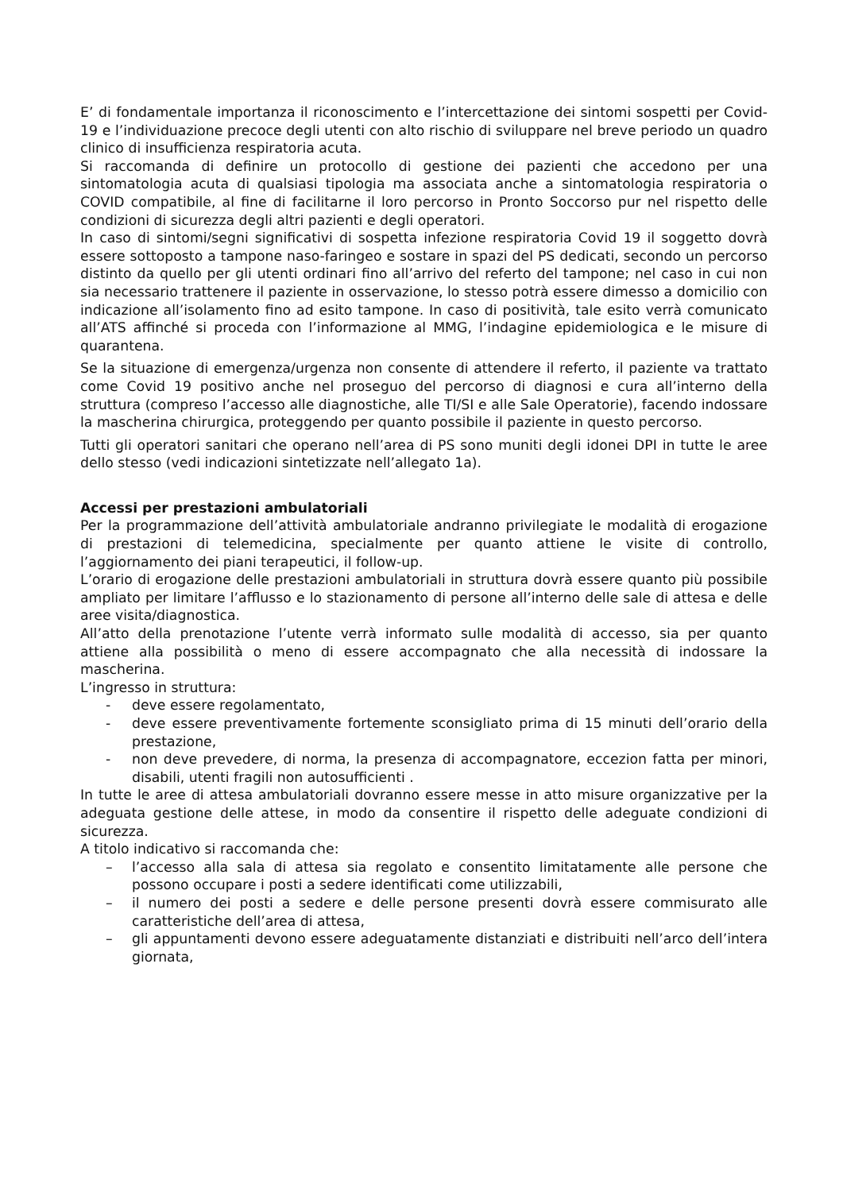E’ di fondamentale importanza il riconoscimento e l’intercettazione dei sintomi sospetti per Covid-19 e l’individuazione precoce degli utenti con alto rischio di sviluppare nel breve periodo un quadro clinico di insufficienza respiratoria acuta.
Si raccomanda di definire un protocollo di gestione dei pazienti che accedono per una sintomatologia acuta di qualsiasi tipologia ma associata anche a sintomatologia respiratoria o COVID compatibile, al fine di facilitarne il loro percorso in Pronto Soccorso pur nel rispetto delle condizioni di sicurezza degli altri pazienti e degli operatori.
In caso di sintomi/segni significativi di sospetta infezione respiratoria Covid 19 il soggetto dovrà essere sottoposto a tampone naso-faringeo e sostare in spazi del PS dedicati, secondo un percorso distinto da quello per gli utenti ordinari fino all’arrivo del referto del tampone; nel caso in cui non sia necessario trattenere il paziente in osservazione, lo stesso potrà essere dimesso a domicilio con indicazione all’isolamento fino ad esito tampone. In caso di positività, tale esito verrà comunicato all’ATS affinché si proceda con l’informazione al MMG, l’indagine epidemiologica e le misure di quarantena.
Se la situazione di emergenza/urgenza non consente di attendere il referto, il paziente va trattato come Covid 19 positivo anche nel proseguo del percorso di diagnosi e cura all’interno della struttura (compreso l’accesso alle diagnostiche, alle TI/SI e alle Sale Operatorie), facendo indossare la mascherina chirurgica, proteggendo per quanto possibile il paziente in questo percorso.
Tutti gli operatori sanitari che operano nell’area di PS sono muniti degli idonei DPI in tutte le aree dello stesso (vedi indicazioni sintetizzate nell’allegato 1a).
Accessi per prestazioni ambulatoriali
Per la programmazione dell’attività ambulatoriale andranno privilegiate le modalità di erogazione di prestazioni di telemedicina, specialmente per quanto attiene le visite di controllo, l’aggiornamento dei piani terapeutici, il follow-up.
L’orario di erogazione delle prestazioni ambulatoriali in struttura dovrà essere quanto più possibile ampliato per limitare l’afflusso e lo stazionamento di persone all’interno delle sale di attesa e delle aree visita/diagnostica.
All’atto della prenotazione l’utente verrà informato sulle modalità di accesso, sia per quanto attiene alla possibilità o meno di essere accompagnato che alla necessità di indossare la mascherina.
L’ingresso in struttura:
- deve essere regolamentato,
- deve essere preventivamente fortemente sconsigliato prima di 15 minuti dell’orario della prestazione,
- non deve prevedere, di norma, la presenza di accompagnatore, eccezion fatta per minori, disabili, utenti fragili non autosufficienti .
In tutte le aree di attesa ambulatoriali dovranno essere messe in atto misure organizzative per la adeguata gestione delle attese, in modo da consentire il rispetto delle adeguate condizioni di sicurezza.
A titolo indicativo si raccomanda che:
– l’accesso alla sala di attesa sia regolato e consentito limitatamente alle persone che possono occupare i posti a sedere identificati come utilizzabili,
– il numero dei posti a sedere e delle persone presenti dovrà essere commisurato alle caratteristiche dell’area di attesa,
– gli appuntamenti devono essere adeguatamente distanziati e distribuiti nell’arco dell’intera giornata,